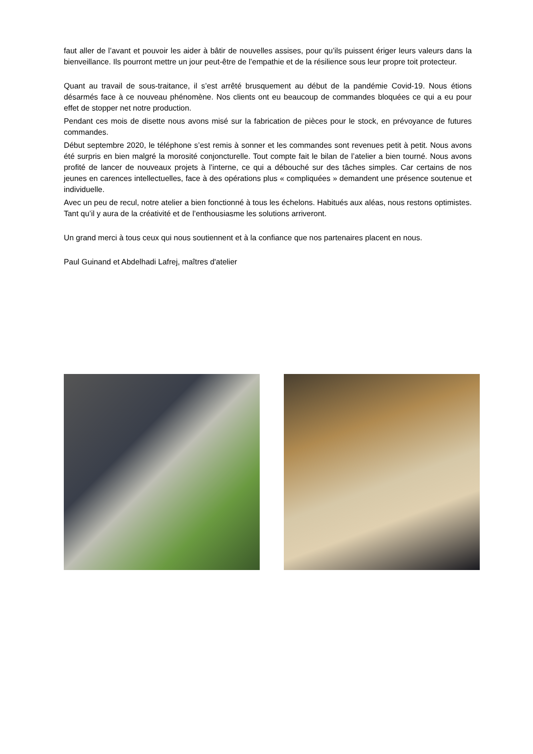faut aller de l’avant et pouvoir les aider à bâtir de nouvelles assises, pour qu’ils puissent ériger leurs valeurs dans la bienveillance. Ils pourront mettre un jour peut-être de l’empathie et de la résilience sous leur propre toit protecteur.
Quant au travail de sous-traitance, il s’est arrêté brusquement au début de la pandémie Covid-19. Nous étions désarmés face à ce nouveau phénomène. Nos clients ont eu beaucoup de commandes bloquées ce qui a eu pour effet de stopper net notre production.
Pendant ces mois de disette nous avons misé sur la fabrication de pièces pour le stock, en prévoyance de futures commandes.
Début septembre 2020, le téléphone s’est remis à sonner et les commandes sont revenues petit à petit. Nous avons été surpris en bien malgré la morosité conjoncturelle. Tout compte fait le bilan de l’atelier a bien tourné. Nous avons profité de lancer de nouveaux projets à l’interne, ce qui a débouché sur des tâches simples. Car certains de nos jeunes en carences intellectuelles, face à des opérations plus « compliquées » demandent une présence soutenue et individuelle.
Avec un peu de recul, notre atelier a bien fonctionné à tous les échelons. Habitués aux aléas, nous restons optimistes. Tant qu’il y aura de la créativité et de l’enthousiasme les solutions arriveront.
Un grand merci à tous ceux qui nous soutiennent et à la confiance que nos partenaires placent en nous.
Paul Guinand et Abdelhadi Lafrej, maîtres d'atelier